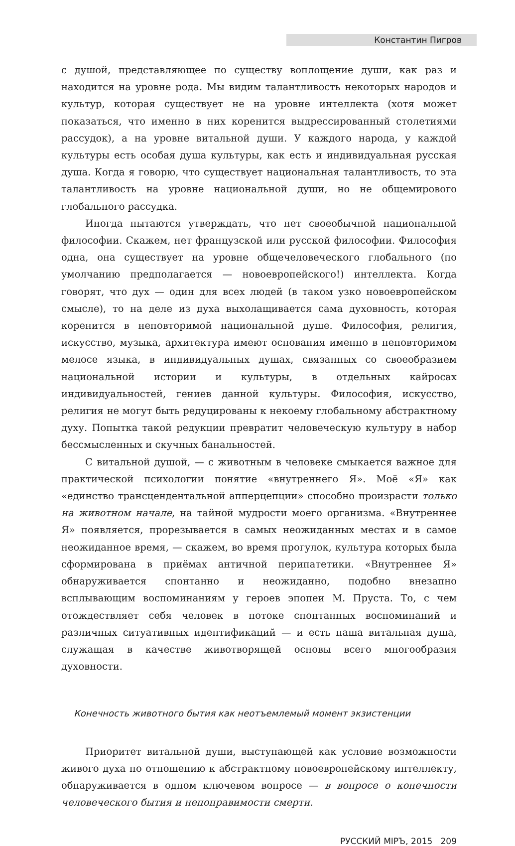Константин Пигров
с душой, представляющее по существу воплощение души, как раз и находится на уровне рода. Мы видим талантливость некоторых народов и культур, которая существует не на уровне интеллекта (хотя может показаться, что именно в них коренится выдрессированный столетиями рассудок), а на уровне витальной души. У каждого народа, у каждой культуры есть особая душа культуры, как есть и индивидуальная русская душа. Когда я говорю, что существует национальная талантливость, то эта талантливость на уровне национальной души, но не общемирового глобального рассудка.
Иногда пытаются утверждать, что нет своеобычной национальной философии. Скажем, нет французской или русской философии. Философия одна, она существует на уровне общечеловеческого глобального (по умолчанию предполагается — новоевропейского!) интеллекта. Когда говорят, что дух — один для всех людей (в таком узко новоевропейском смысле), то на деле из духа выхолащивается сама духовность, которая коренится в неповторимой национальной душе. Философия, религия, искусство, музыка, архитектура имеют основания именно в неповторимом мелосе языка, в индивидуальных душах, связанных со своеобразием национальной истории и культуры, в отдельных кайросах индивидуальностей, гениев данной культуры. Философия, искусство, религия не могут быть редуцированы к некоему глобальному абстрактному духу. Попытка такой редукции превратит человеческую культуру в набор бессмысленных и скучных банальностей.
С витальной душой, — с животным в человеке смыкается важное для практической психологии понятие «внутреннего Я». Моё «Я» как «единство трансцендентальной апперцепции» способно произрасти только на животном начале, на тайной мудрости моего организма. «Внутреннее Я» появляется, прорезывается в самых неожиданных местах и в самое неожиданное время, — скажем, во время прогулок, культура которых была сформирована в приёмах античной перипатетики. «Внутреннее Я» обнаруживается спонтанно и неожиданно, подобно внезапно всплывающим воспоминаниям у героев эпопеи М. Пруста. То, с чем отождествляет себя человек в потоке спонтанных воспоминаний и различных ситуативных идентификаций — и есть наша витальная душа, служащая в качестве животворящей основы всего многообразия духовности.
Конечность животного бытия как неотъемлемый момент экзистенции
Приоритет витальной души, выступающей как условие возможности живого духа по отношению к абстрактному новоевропейскому интеллекту, обнаруживается в одном ключевом вопросе — в вопросе о конечности человеческого бытия и непоправимости смерти.
РУССКИЙ МIРЪ, 2015 209